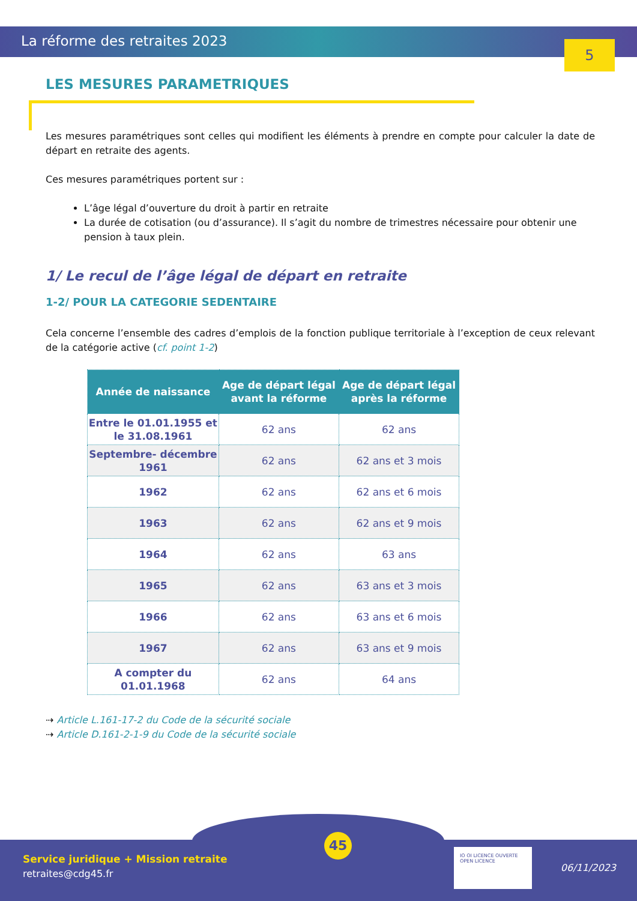La réforme des retraites 2023
5
LES MESURES PARAMETRIQUES
Les mesures paramétriques sont celles qui modifient les éléments à prendre en compte pour calculer la date de départ en retraite des agents.
Ces mesures paramétriques portent sur :
L’âge légal d’ouverture du droit à partir en retraite
La durée de cotisation (ou d’assurance). Il s’agit du nombre de trimestres nécessaire pour obtenir une pension à taux plein.
1/ Le recul de l’âge légal de départ en retraite
1-2/ POUR LA CATEGORIE SEDENTAIRE
Cela concerne l’ensemble des cadres d’emplois de la fonction publique territoriale à l’exception de ceux relevant de la catégorie active (cf. point 1-2)
| Année de naissance | Age de départ légal avant la réforme | Age de départ légal après la réforme |
| --- | --- | --- |
| Entre le 01.01.1955 et le 31.08.1961 | 62 ans | 62 ans |
| Septembre- décembre 1961 | 62 ans | 62 ans et 3 mois |
| 1962 | 62 ans | 62 ans et 6 mois |
| 1963 | 62 ans | 62 ans et 9 mois |
| 1964 | 62 ans | 63 ans |
| 1965 | 62 ans | 63 ans et 3 mois |
| 1966 | 62 ans | 63 ans et 6 mois |
| 1967 | 62 ans | 63 ans et 9 mois |
| A compter du 01.01.1968 | 62 ans | 64 ans |
⇢ Article L.161-17-2 du Code de la sécurité sociale
⇢ Article D.161-2-1-9 du Code de la sécurité sociale
Service juridique + Mission retraite
retraites@cdg45.fr
45
IO OI LICENCE OUVERTE OPEN LICENCE
06/11/2023